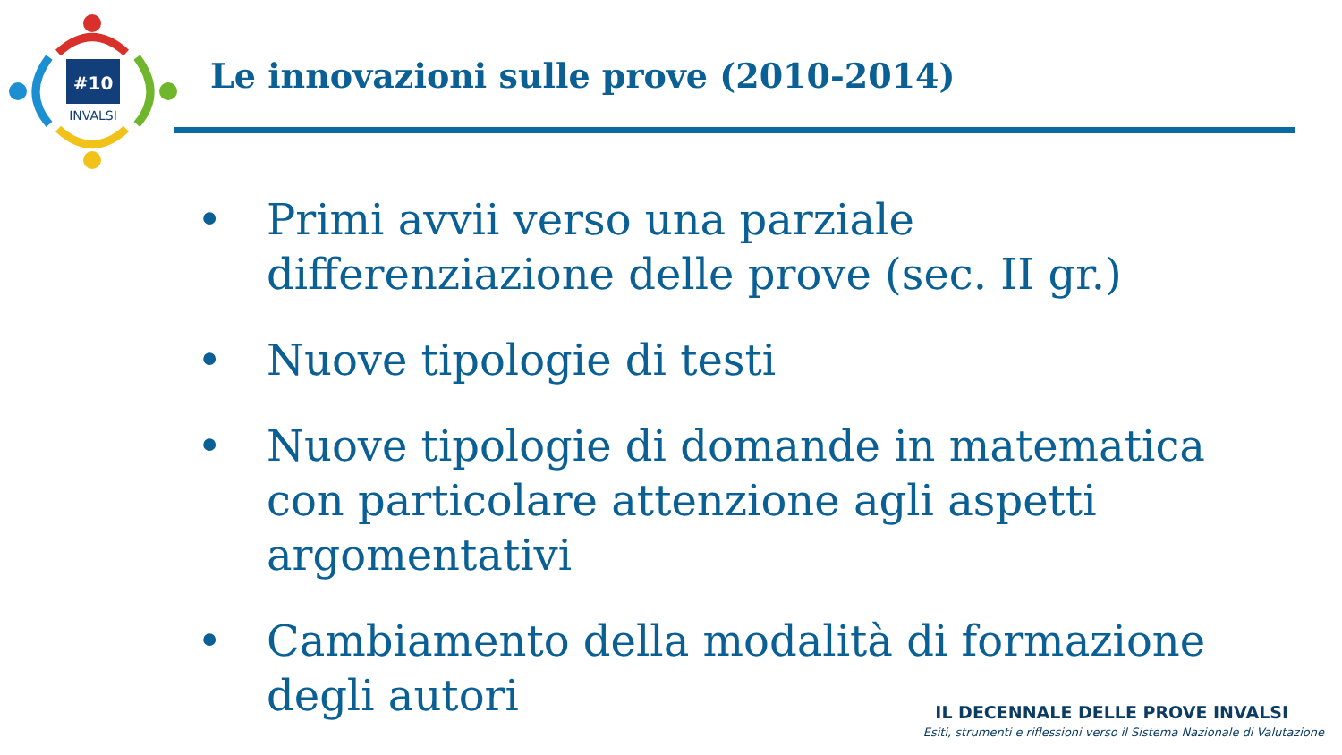#10
INVALSI
Le innovazioni sulle prove (2010-2014)
• Primi avvii verso una parziale differenziazione delle prove (sec. II gr.)
• Nuove tipologie di testi
• Nuove tipologie di domande in matematica con particolare attenzione agli aspetti argomentativi
• Cambiamento della modalità di formazione degli autori
IL DECENNALE DELLE PROVE INVALSI
Esiti, strumenti e riflessioni verso il Sistema Nazionale di Valutazione